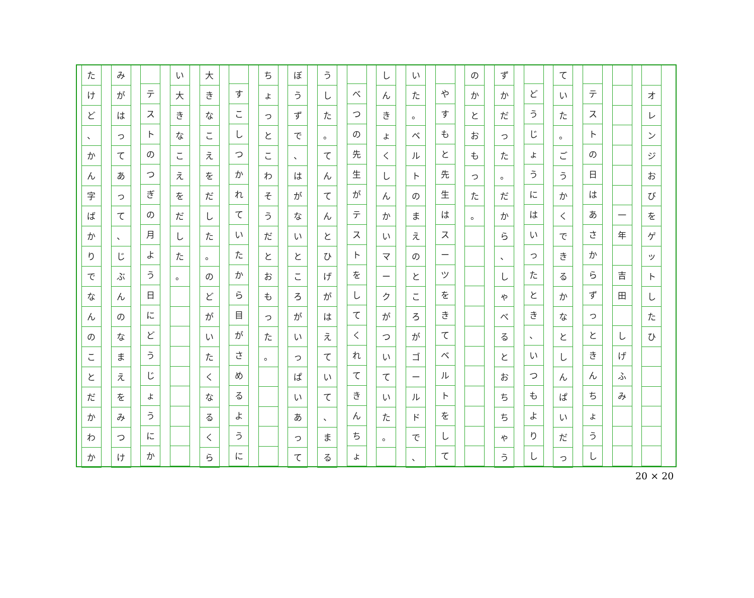オレンジおびをゲットしたひ
一年
吉田
しげふみ
テストの日はあさからずっときんちょうし
ていた
。
ごうかくできるかなとしんぱいだっ
どうじょうにはいったとき
、
いつもよりし
ずかだった
。
だから
、
しゃべるとおちちゃう
のかとおもった
。
やすもと先生はスーツをきてベルトをして
いた
。
ベルトのまえのところがゴールドで
、
しんきょくしんかいマークがついていた
。
べつの先生がテストをしてくれてきんちょ
うした
。
てんてんとひげがはえていて
、
まる
ぼうずで
、
はがないところがいっぱいあって
ちょっとこわそうだとおもった
。
すこしつかれていたから目がさめるように
大きなこえをだした
。
のどがいたくなるくら
い大きなこえをだした
。
テストのつぎの月よう日にどうじょうにか
みがはってあって
、
じぶんのなまえをみつけ
たけど
、
かん字ばかりでなんのことだかわか
20 × 20